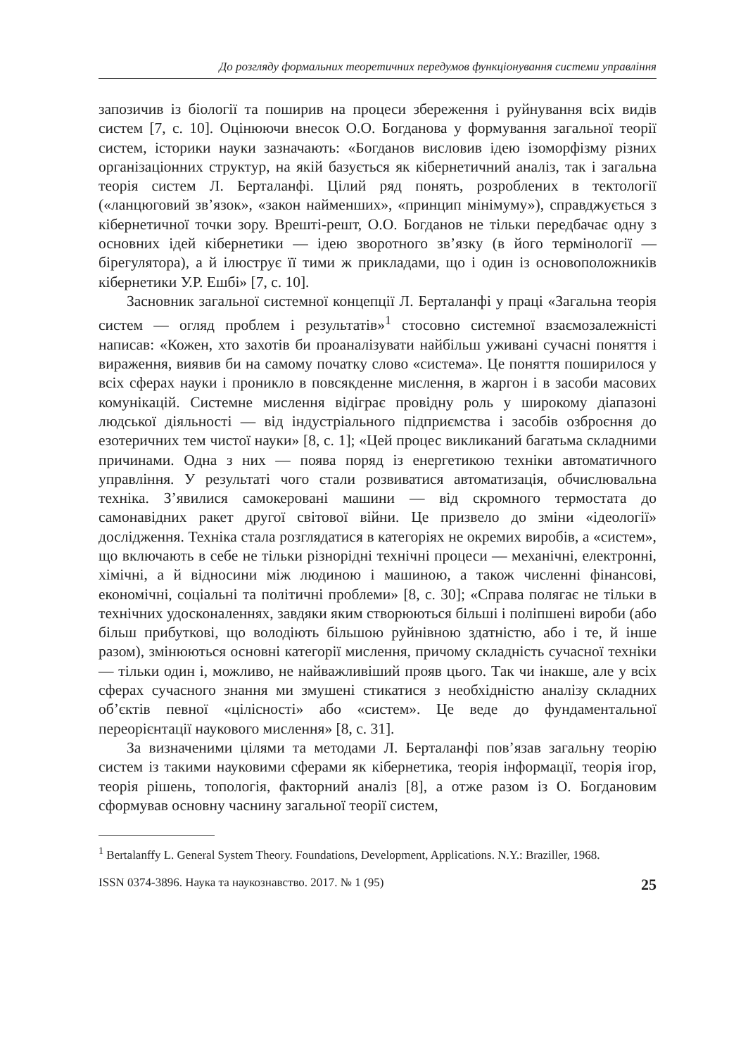До розгляду формальних теоретичних передумов функціонування системи управління
запозичив із біології та поширив на процеси збереження і руйнування всіх видів систем [7, с. 10]. Оцінюючи внесок О.О. Богданова у формування загальної теорії систем, історики науки зазначають: «Богданов висловив ідею ізоморфізму різних організаціонних структур, на якій базується як кібернетичний аналіз, так і загальна теорія систем Л. Берталанфі. Цілий ряд понять, розроблених в тектології («ланцюговий зв’язок», «закон найменших», «принцип мінімуму»), справджується з кібернетичної точки зору. Врешті-решт, О.О. Богданов не тільки передбачає одну з основних ідей кібернетики — ідею зворотного зв’язку (в його термінології — бірегулятора), а й ілюструє її тими ж прикладами, що і один із основоположників кібернетики У.Р. Ешбі» [7, с. 10].
Засновник загальної системної концепції Л. Берталанфі у праці «Загальна теорія систем — огляд проблем і результатів»<sup>1</sup> стосовно системної взаємозалежністі написав: «Кожен, хто захотів би проаналізувати найбільш уживані сучасні поняття і вираження, виявив би на самому початку слово «система». Це поняття поширилося у всіх сферах науки і проникло в повсякденне мислення, в жаргон і в засоби масових комунікацій. Системне мислення відіграє провідну роль у широкому діапазоні людської діяльності — від індустріального підприємства і засобів озброєння до езотеричних тем чистої науки» [8, с. 1]; «Цей процес викликаний багатьма складними причинами. Одна з них — поява поряд із енергетикою техніки автоматичного управління. У результаті чого стали розвиватися автоматизація, обчислювальна техніка. З’явилися самокеровані машини — від скромного термостата до самонавідних ракет другої світової війни. Це призвело до зміни «ідеології» дослідження. Техніка стала розглядатися в категоріях не окремих виробів, а «систем», що включають в себе не тільки різнорідні технічні процеси — механічні, електронні, хімічні, а й відносини між людиною і машиною, а також численні фінансові, економічні, соціальні та політичні проблеми» [8, с. 30]; «Справа полягає не тільки в технічних удосконаленнях, завдяки яким створюються більші і поліпшені вироби (або більш прибуткові, що володіють більшою руйнівною здатністю, або і те, й інше разом), змінюються основні категорії мислення, причому складність сучасної техніки — тільки один і, можливо, не найважливіший прояв цього. Так чи інакше, але у всіх сферах сучасного знання ми змушені стикатися з необхідністю аналізу складних об’єктів певної «цілісності» або «систем». Це веде до фундаментальної переорієнтації наукового мислення» [8, с. 31].
За визначеними цілями та методами Л. Берталанфі пов’язав загальну теорію систем із такими науковими сферами як кібернетика, теорія інформації, теорія ігор, теорія рішень, топологія, факторний аналіз [8], а отже разом із О. Богдановим сформував основну часнину загальної теорії систем,
<sup>1</sup> Bertalanffy L. General System Theory. Foundations, Development, Applications. N.Y.: Braziller, 1968.
ISSN 0374-3896. Наука та наукознавство. 2017. № 1 (95) 25